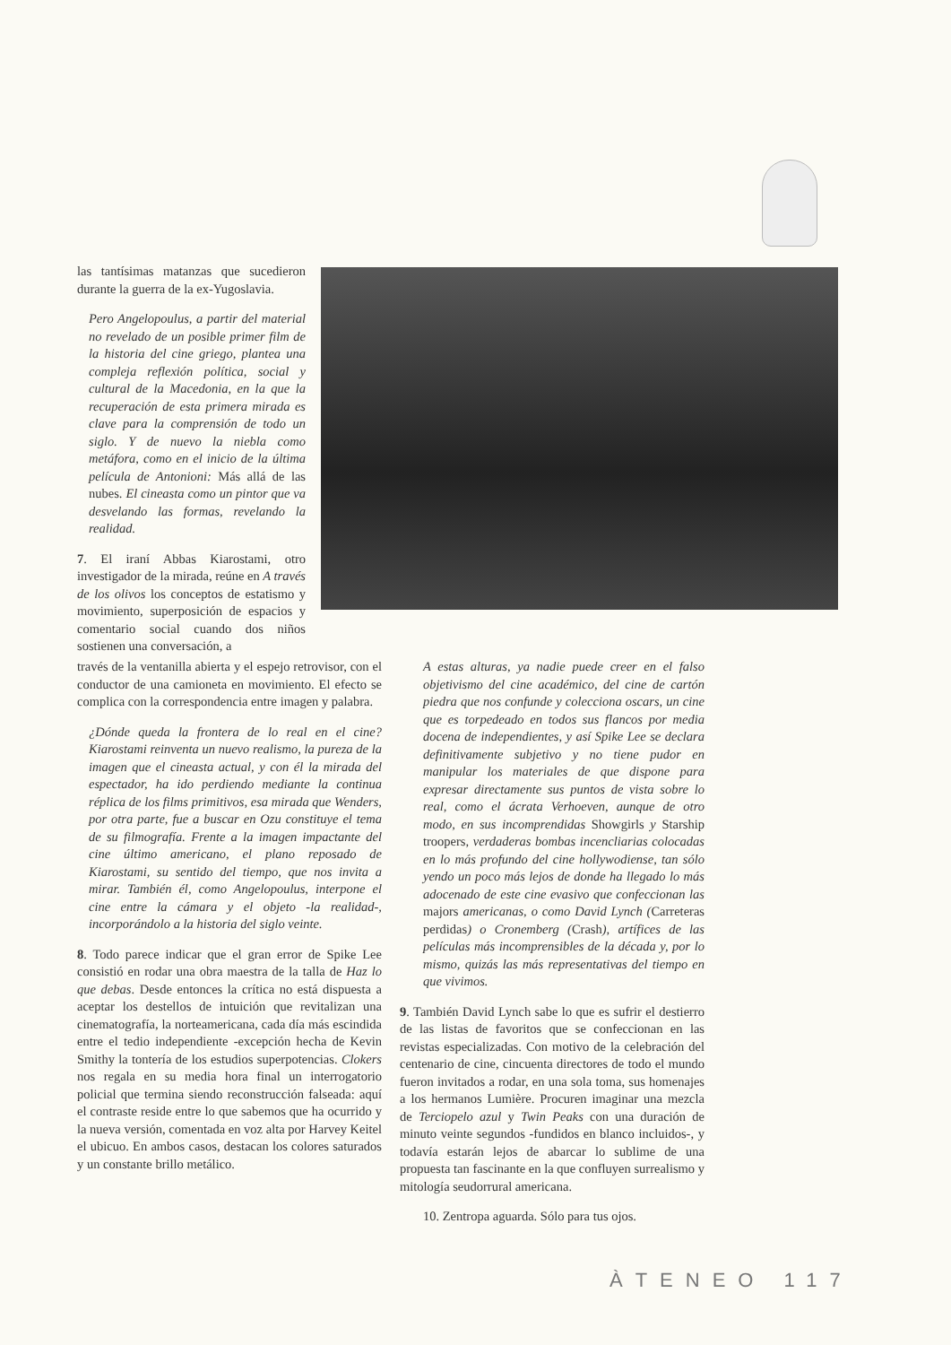las tantísimas matanzas que sucedieron durante la guerra de la ex-Yugoslavia.
Pero Angelopoulus, a partir del material no revelado de un posible primer film de la historia del cine griego, plantea una compleja reflexión política, social y cultural de la Macedonia, en la que la recuperación de esta primera mirada es clave para la comprensión de todo un siglo. Y de nuevo la niebla como metáfora, como en el inicio de la última película de Antonioni: Más allá de las nubes. El cineasta como un pintor que va desvelando las formas, revelando la realidad.
7. El iraní Abbas Kiarostami, otro investigador de la mirada, reúne en A través de los olivos los conceptos de estatismo y movimiento, superposición de espacios y comentario social cuando dos niños sostienen una conversación, a
través de la ventanilla abierta y el espejo retrovisor, con el conductor de una camioneta en movimiento. El efecto se complica con la correspondencia entre imagen y palabra.
¿Dónde queda la frontera de lo real en el cine? Kiarostami reinventa un nuevo realismo, la pureza de la imagen que el cineasta actual, y con él la mirada del espectador, ha ido perdiendo mediante la continua réplica de los films primitivos, esa mirada que Wenders, por otra parte, fue a buscar en Ozu constituye el tema de su filmografía. Frente a la imagen impactante del cine último americano, el plano reposado de Kiarostami, su sentido del tiempo, que nos invita a mirar. También él, como Angelopoulus, interpone el cine entre la cámara y el objeto -la realidad-, incorporándolo a la historia del siglo veinte.
8. Todo parece indicar que el gran error de Spike Lee consistió en rodar una obra maestra de la talla de Haz lo que debas. Desde entonces la crítica no está dispuesta a aceptar los destellos de intuición que revitalizan una cinematografía, la norteamericana, cada día más escindida entre el tedio independiente -excepción hecha de Kevin Smithy la tontería de los estudios superpotencias. Clokers nos regala en su media hora final un interrogatorio policial que termina siendo reconstrucción falseada: aquí el contraste reside entre lo que sabemos que ha ocurrido y la nueva versión, comentada en voz alta por Harvey Keitel el ubicuo. En ambos casos, destacan los colores saturados y un constante brillo metálico.
A estas alturas, ya nadie puede creer en el falso objetivismo del cine académico, del cine de cartón piedra que nos confunde y colecciona oscars, un cine que es torpedeado en todos sus flancos por media docena de independientes, y así Spike Lee se declara definitivamente subjetivo y no tiene pudor en manipular los materiales de que dispone para expresar directamente sus puntos de vista sobre lo real, como el ácrata Verhoeven, aunque de otro modo, en sus incomprendidas Showgirls y Starship troopers, verdaderas bombas incencliarias colocadas en lo más profundo del cine hollywodiense, tan sólo yendo un poco más lejos de donde ha llegado lo más adocenado de este cine evasivo que confeccionan las majors americanas, o como David Lynch (Carreteras perdidas) o Cronemberg (Crash), artífices de las películas más incomprensibles de la década y, por lo mismo, quizás las más representativas del tiempo en que vivimos.
9. También David Lynch sabe lo que es sufrir el destierro de las listas de favoritos que se confeccionan en las revistas especializadas. Con motivo de la celebración del centenario de cine, cincuenta directores de todo el mundo fueron invitados a rodar, en una sola toma, sus homenajes a los hermanos Lumière. Procuren imaginar una mezcla de Terciopelo azul y Twin Peaks con una duración de minuto veinte segundos -fundidos en blanco incluidos-, y todavía estarán lejos de abarcar lo sublime de una propuesta tan fascinante en la que confluyen surrealismo y mitología seudorrural americana.
10. Zentropa aguarda. Sólo para tus ojos.
ÀTENEO 117